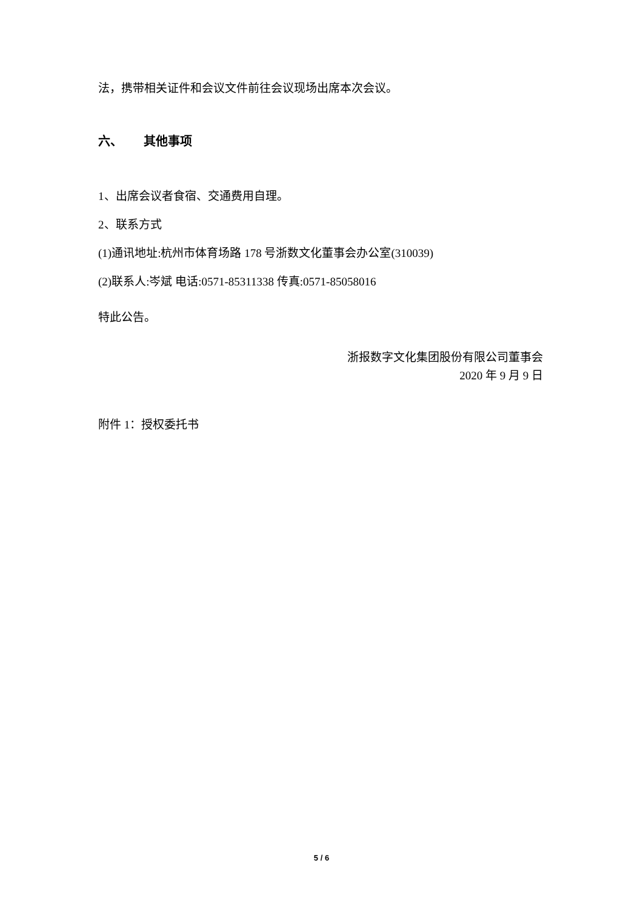法，携带相关证件和会议文件前往会议现场出席本次会议。
六、 其他事项
1、出席会议者食宿、交通费用自理。
2、联系方式
(1)通讯地址:杭州市体育场路 178 号浙数文化董事会办公室(310039)
(2)联系人:岑斌 电话:0571-85311338 传真:0571-85058016
特此公告。
浙报数字文化集团股份有限公司董事会
2020 年 9 月 9 日
附件 1：授权委托书
5 / 6